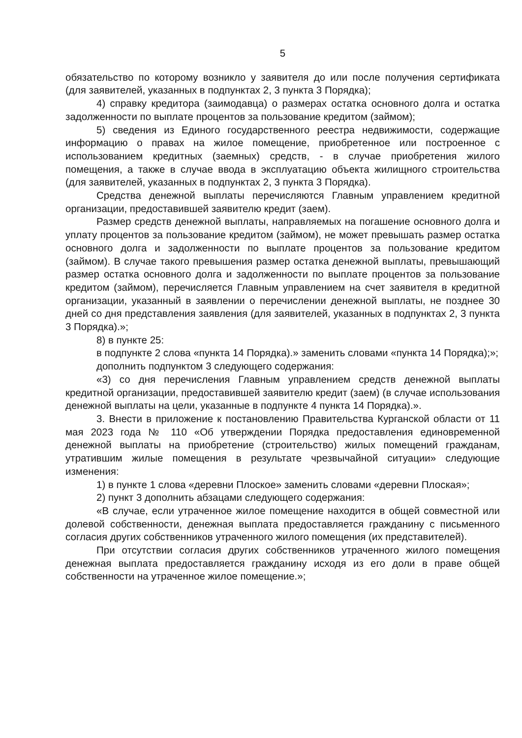5
обязательство по которому возникло у заявителя до или после получения сертификата (для заявителей, указанных в подпунктах 2, 3 пункта 3 Порядка);
4) справку кредитора (заимодавца) о размерах остатка основного долга и остатка задолженности по выплате процентов за пользование кредитом (займом);
5) сведения из Единого государственного реестра недвижимости, содержащие информацию о правах на жилое помещение, приобретенное или построенное с использованием кредитных (заемных) средств, - в случае приобретения жилого помещения, а также в случае ввода в эксплуатацию объекта жилищного строительства (для заявителей, указанных в подпунктах 2, 3 пункта 3 Порядка).
Средства денежной выплаты перечисляются Главным управлением кредитной организации, предоставившей заявителю кредит (заем).
Размер средств денежной выплаты, направляемых на погашение основного долга и уплату процентов за пользование кредитом (займом), не может превышать размер остатка основного долга и задолженности по выплате процентов за пользование кредитом (займом). В случае такого превышения размер остатка денежной выплаты, превышающий размер остатка основного долга и задолженности по выплате процентов за пользование кредитом (займом), перечисляется Главным управлением на счет заявителя в кредитной организации, указанный в заявлении о перечислении денежной выплаты, не позднее 30 дней со дня представления заявления (для заявителей, указанных в подпунктах 2, 3 пункта 3 Порядка).»;
8) в пункте 25:
в подпункте 2 слова «пункта 14 Порядка).» заменить словами «пункта 14 Порядка);»;
дополнить подпунктом 3 следующего содержания:
«3) со дня перечисления Главным управлением средств денежной выплаты кредитной организации, предоставившей заявителю кредит (заем) (в случае использования денежной выплаты на цели, указанные в подпункте 4 пункта 14 Порядка).».
3. Внести в приложение к постановлению Правительства Курганской области от 11 мая 2023 года № 110 «Об утверждении Порядка предоставления единовременной денежной выплаты на приобретение (строительство) жилых помещений гражданам, утратившим жилые помещения в результате чрезвычайной ситуации» следующие изменения:
1) в пункте 1 слова «деревни Плоское» заменить словами «деревни Плоская»;
2) пункт 3 дополнить абзацами следующего содержания:
«В случае, если утраченное жилое помещение находится в общей совместной или долевой собственности, денежная выплата предоставляется гражданину с письменного согласия других собственников утраченного жилого помещения (их представителей).
При отсутствии согласия других собственников утраченного жилого помещения денежная выплата предоставляется гражданину исходя из его доли в праве общей собственности на утраченное жилое помещение.»;